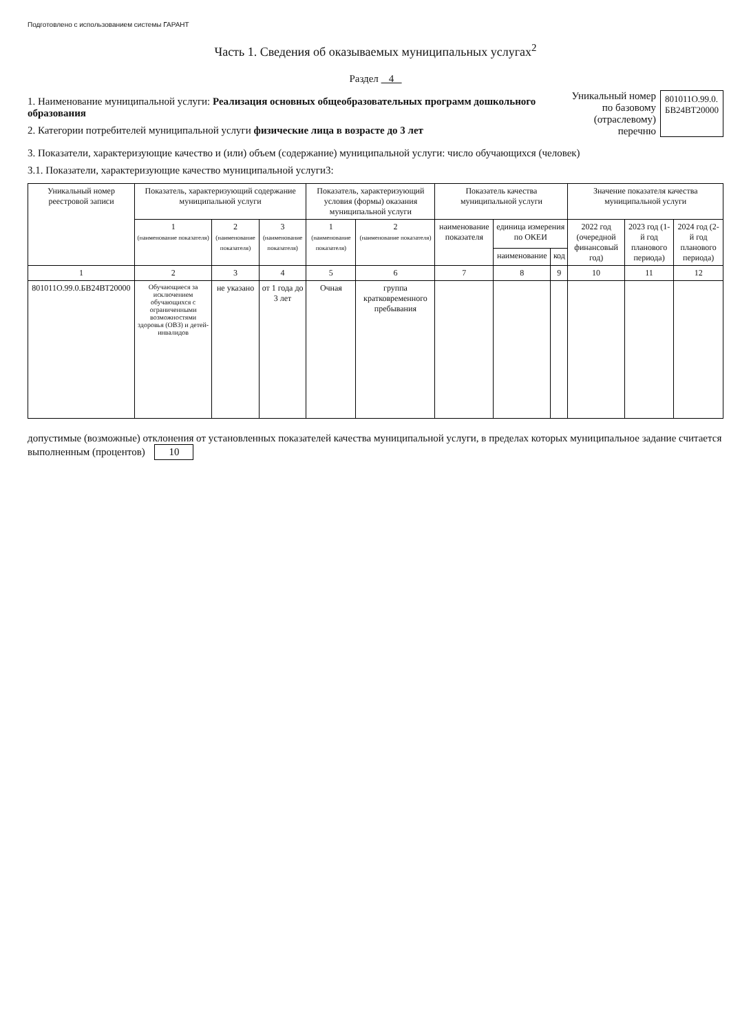Подготовлено с использованием системы ГАРАНТ
Часть 1. Сведения об оказываемых муниципальных услугах<sup>2</sup>
Раздел 4
1. Наименование муниципальной услуги: Реализация основных общеобразовательных программ дошкольного образования
2. Категории потребителей муниципальной услуги физические лица в возрасте до 3 лет
Уникальный номер
по базовому
(отраслевому) перечню
801011О.99.0.
БВ24ВТ20000
3. Показатели, характеризующие качество и (или) объем (содержание) муниципальной услуги: число обучающихся (человек)
3.1. Показатели, характеризующие качество муниципальной услуги3:
| Уникальный номер реестровой записи | Показатель, характеризующий содержание муниципальной услуги | | | Показатель, характеризующий условия (формы) оказания муниципальной услуги | | Показатель качества муниципальной услуги | | | Значение показателя качества муниципальной услуги | | |
| --- | --- | --- | --- | --- | --- | --- | --- | --- | --- | --- | --- |
| | 1 (наименование показателя) | 2 (наименование показателя) | 3 (наименование показателя) | 1 (наименование показателя) | 2 (наименование показателя) | наименование показателя | единица измерения по ОКЕИ | | 2022 год (очередной финансовый год) | 2023 год (1-й год планового периода) | 2024 год (2-й год планового периода) |
| | | | | | | | наименование | код | | | |
| 1 | 2 | 3 | 4 | 5 | 6 | 7 | 8 | 9 | 10 | 11 | 12 |
| 801011О.99.0.БВ24ВТ20000 | Обучающиеся за исключением обучающихся с ограниченными возможностями здоровья (ОВЗ) и детей-инвалидов | не указано | от 1 года до 3 лет | Очная | группа кратковременного пребывания | | | | | | |
допустимые (возможные) отклонения от установленных показателей качества муниципальной услуги, в пределах которых муниципальное задание считается выполненным (процентов) 10